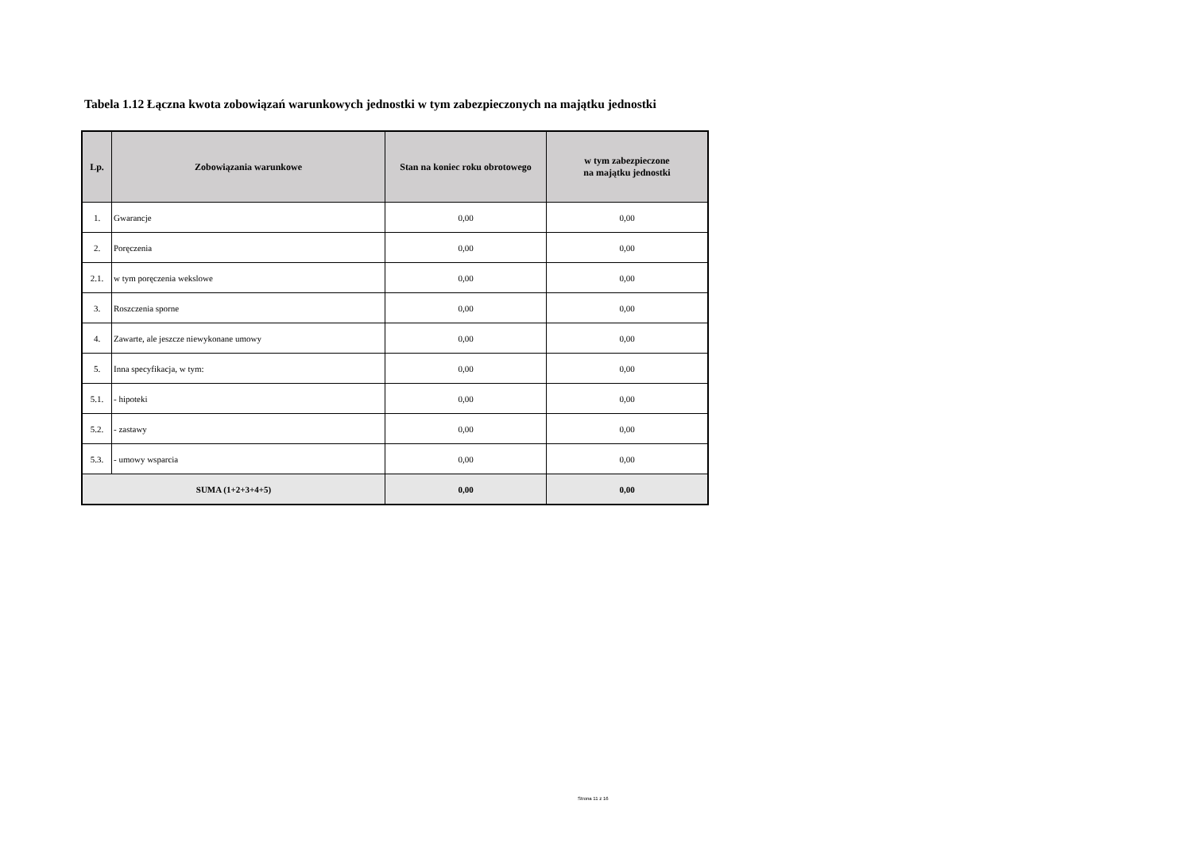Tabela 1.12 Łączna kwota zobowiązań warunkowych jednostki w tym zabezpieczonych na majątku jednostki
| Lp. | Zobowiązania warunkowe | Stan na koniec roku obrotowego | w tym zabezpieczone na majątku jednostki |
| --- | --- | --- | --- |
| 1. | Gwarancje | 0,00 | 0,00 |
| 2. | Poręczenia | 0,00 | 0,00 |
| 2.1. | w tym poręczenia wekslowe | 0,00 | 0,00 |
| 3. | Roszczenia sporne | 0,00 | 0,00 |
| 4. | Zawarte, ale jeszcze niewykonane umowy | 0,00 | 0,00 |
| 5. | Inna specyfikacja, w tym: | 0,00 | 0,00 |
| 5.1. | - hipoteki | 0,00 | 0,00 |
| 5.2. | - zastawy | 0,00 | 0,00 |
| 5.3. | - umowy wsparcia | 0,00 | 0,00 |
| SUMA (1+2+3+4+5) | | 0,00 | 0,00 |
Strona 11 z 16